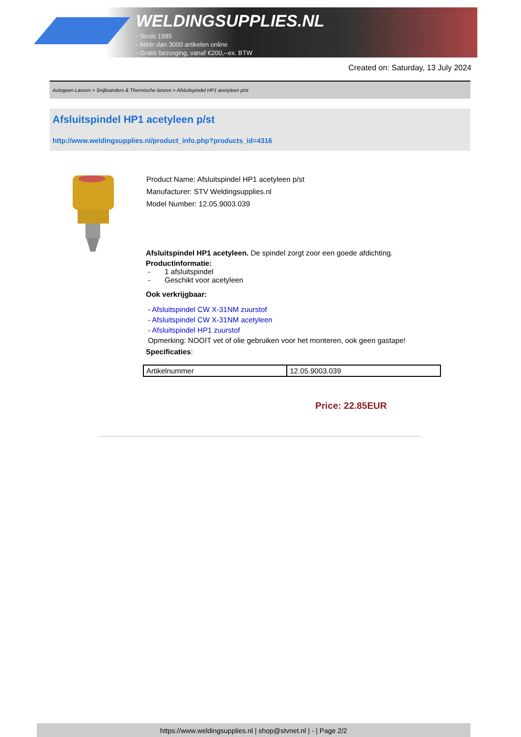WELDINGSUPPLIES.NL
- Sinds 1985
- Méér dan 3000 artikelen online
- Gratis bezorging, vanaf €200,--ex. BTW
Created on: Saturday, 13 July 2024
Autogeen Lassen > Snijbranders & Thermische lanzen > Afsluitspindel HP1 acetyleen p/st
Afsluitspindel HP1 acetyleen p/st
http://www.weldingsupplies.nl/product_info.php?products_id=4316
Product Name: Afsluitspindel HP1 acetyleen p/st
Manufacturer: STV Weldingsupplies.nl
Model Number: 12.05.9003.039
Afsluitspindel HP1 acetyleen. De spindel zorgt zoor een goede afdichting.
Productinformatie:
- 1 afsluitspindel
- Geschikt voor acetyleen
Ook verkrijgbaar:
- Afsluitspindel CW X-31NM zuurstof
- Afsluitspindel CW X-31NM acetyleen
- Afsluitspindel HP1 zuurstof
Opmerking: NOOIT vet of olie gebruiken voor het monteren, ook geen gastape!
Specificaties:
| Artikelnummer | 12.05.9003.039 |
Price: 22.85EUR
https://www.weldingsupplies.nl | shop@stvnet.nl | - | Page 2/2